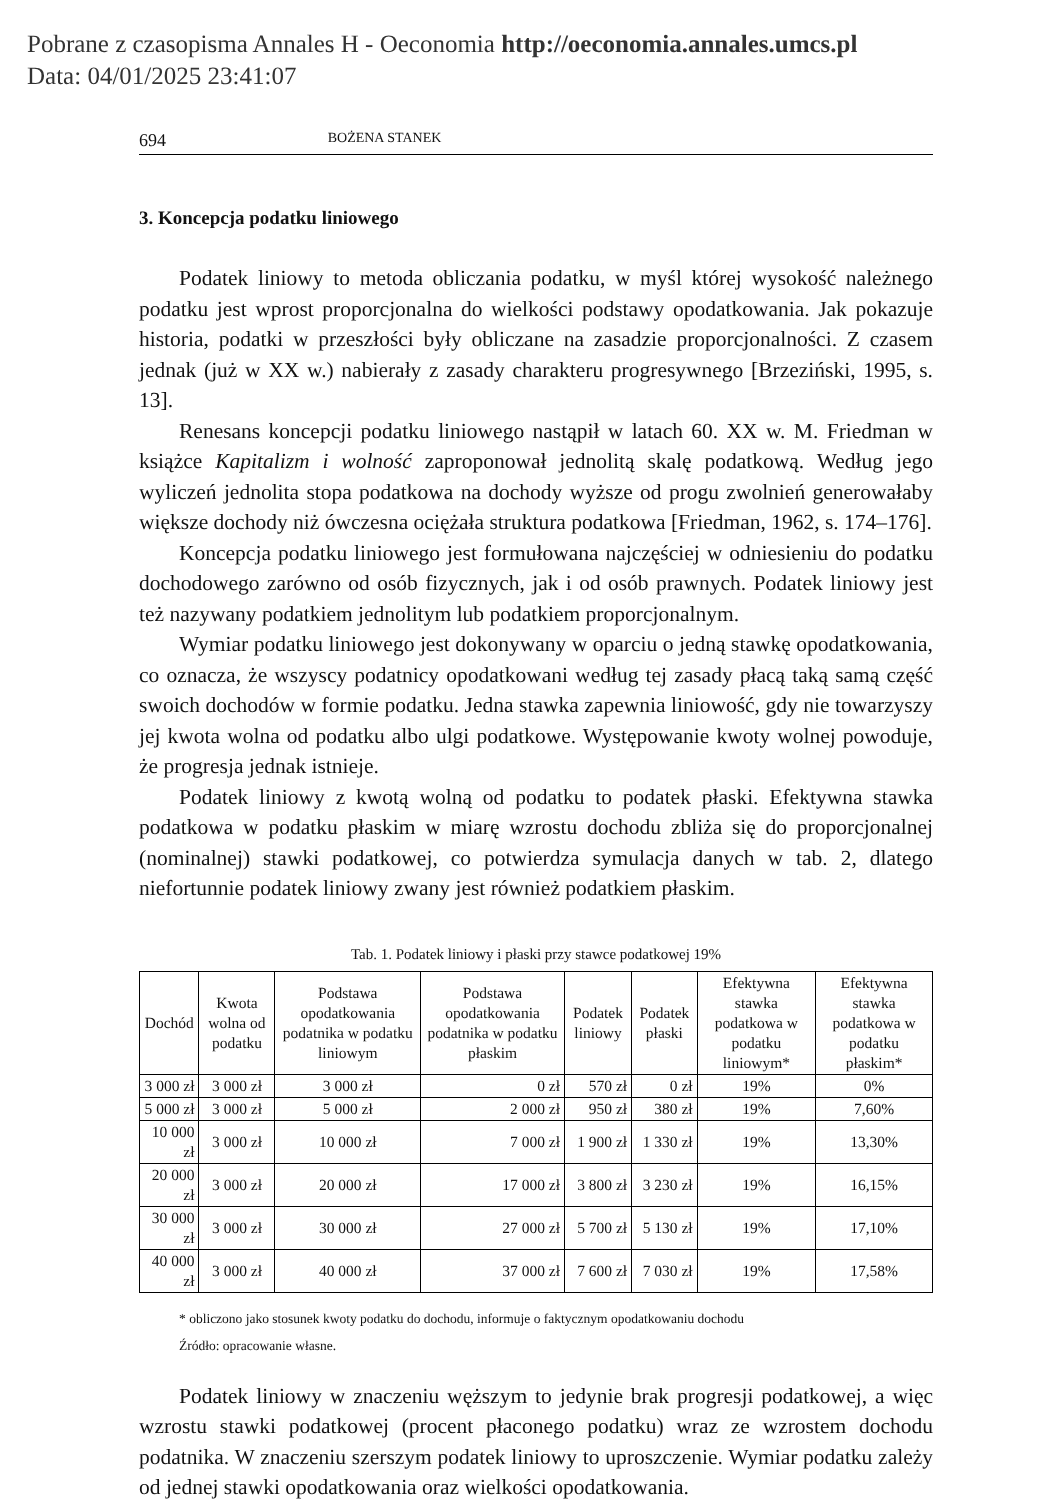Pobrane z czasopisma Annales H - Oeconomia http://oeconomia.annales.umcs.pl
Data: 04/01/2025 23:41:07
694 BOŻENA STANEK
3. Koncepcja podatku liniowego
Podatek liniowy to metoda obliczania podatku, w myśl której wysokość należnego podatku jest wprost proporcjonalna do wielkości podstawy opodatkowania. Jak pokazuje historia, podatki w przeszłości były obliczane na zasadzie proporcjonalności. Z czasem jednak (już w XX w.) nabierały z zasady charakteru progresywnego [Brzeziński, 1995, s. 13].
Renesans koncepcji podatku liniowego nastąpił w latach 60. XX w. M. Friedman w książce Kapitalizm i wolność zaproponował jednolitą skalę podatkową. Według jego wyliczeń jednolita stopa podatkowa na dochody wyższe od progu zwolnień generowałaby większe dochody niż ówczesna ociężała struktura podatkowa [Friedman, 1962, s. 174–176].
Koncepcja podatku liniowego jest formułowana najczęściej w odniesieniu do podatku dochodowego zarówno od osób fizycznych, jak i od osób prawnych. Podatek liniowy jest też nazywany podatkiem jednolitym lub podatkiem proporcjonalnym.
Wymiar podatku liniowego jest dokonywany w oparciu o jedną stawkę opodatkowania, co oznacza, że wszyscy podatnicy opodatkowani według tej zasady płacą taką samą część swoich dochodów w formie podatku. Jedna stawka zapewnia liniowość, gdy nie towarzyszy jej kwota wolna od podatku albo ulgi podatkowe. Występowanie kwoty wolnej powoduje, że progresja jednak istnieje.
Podatek liniowy z kwotą wolną od podatku to podatek płaski. Efektywna stawka podatkowa w podatku płaskim w miarę wzrostu dochodu zbliża się do proporcjonalnej (nominalnej) stawki podatkowej, co potwierdza symulacja danych w tab. 2, dlatego niefortunnie podatek liniowy zwany jest również podatkiem płaskim.
Tab. 1. Podatek liniowy i płaski przy stawce podatkowej 19%
| Dochód | Kwota wolna od podatku | Podstawa opodatkowania podatnika w podatku liniowym | Podstawa opodatkowania podatnika w podatku płaskim | Podatek liniowy | Podatek płaski | Efektywna stawka podatkowa w podatku liniowym* | Efektywna stawka podatkowa w podatku płaskim* |
| --- | --- | --- | --- | --- | --- | --- | --- |
| 3 000 zł | 3 000 zł | 3 000 zł | 0 zł | 570 zł | 0 zł | 19% | 0% |
| 5 000 zł | 3 000 zł | 5 000 zł | 2 000 zł | 950 zł | 380 zł | 19% | 7,60% |
| 10 000 zł | 3 000 zł | 10 000 zł | 7 000 zł | 1 900 zł | 1 330 zł | 19% | 13,30% |
| 20 000 zł | 3 000 zł | 20 000 zł | 17 000 zł | 3 800 zł | 3 230 zł | 19% | 16,15% |
| 30 000 zł | 3 000 zł | 30 000 zł | 27 000 zł | 5 700 zł | 5 130 zł | 19% | 17,10% |
| 40 000 zł | 3 000 zł | 40 000 zł | 37 000 zł | 7 600 zł | 7 030 zł | 19% | 17,58% |
* obliczono jako stosunek kwoty podatku do dochodu, informuje o faktycznym opodatkowaniu dochodu
Źródło: opracowanie własne.
Podatek liniowy w znaczeniu węższym to jedynie brak progresji podatkowej, a więc wzrostu stawki podatkowej (procent płaconego podatku) wraz ze wzrostem dochodu podatnika. W znaczeniu szerszym podatek liniowy to uproszczenie. Wymiar podatku zależy od jednej stawki opodatkowania oraz wielkości opodatkowania.